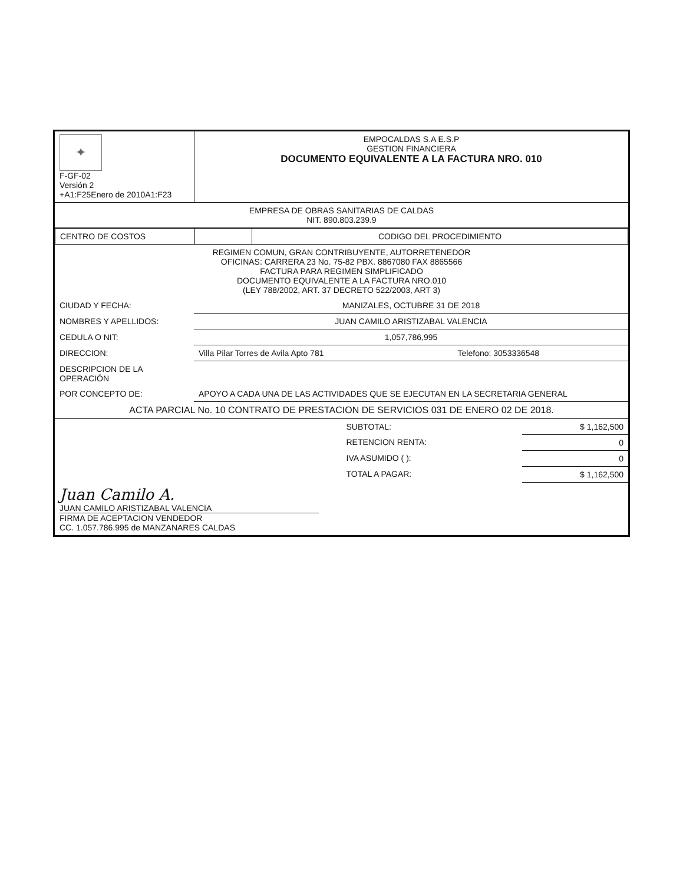| ✦ F-GF-02 Versión 2 +A1:F25Enero de 2010A1:F23 | EMPOCALDAS S.A E.S.P GESTION FINANCIERA DOCUMENTO EQUIVALENTE A LA FACTURA NRO. 010 |
| EMPRESA DE OBRAS SANITARIAS DE CALDAS NIT. 890.803.239.9 |
| CENTRO DE COSTOS | | CODIGO DEL PROCEDIMIENTO |
| REGIMEN COMUN, GRAN CONTRIBUYENTE, AUTORRETENEDOR OFICINAS: CARRERA 23 No. 75-82 PBX. 8867080 FAX 8865566 FACTURA PARA REGIMEN SIMPLIFICADO DOCUMENTO EQUIVALENTE A LA FACTURA NRO.010 (LEY 788/2002, ART. 37 DECRETO 522/2003, ART 3) |
| CIUDAD Y FECHA: | MANIZALES, OCTUBRE 31 DE 2018 | |
| NOMBRES Y APELLIDOS: | JUAN CAMILO ARISTIZABAL VALENCIA | |
| CEDULA O NIT: | 1,057,786,995 | |
| DIRECCION: | Villa Pilar Torres de Avila Apto 781 | Telefono: 3053336548 |
| DESCRIPCION DE LA OPERACIÓN | | |
| POR CONCEPTO DE: | APOYO A CADA UNA DE LAS ACTIVIDADES QUE SE EJECUTAN EN LA SECRETARIA GENERAL | |
| ACTA PARCIAL No. 10 CONTRATO DE PRESTACION DE SERVICIOS 031 DE ENERO 02 DE 2018. | | |
| | SUBTOTAL: | $ 1,162,500 |
| | RETENCION RENTA: | 0 |
| | IVA ASUMIDO ( ): | 0 |
| | TOTAL A PAGAR: | $ 1,162,500 |
| Juan Camilo A. JUAN CAMILO ARISTIZABAL VALENCIA FIRMA DE ACEPTACION VENDEDOR CC. 1.057.786.995 de MANZANARES CALDAS |